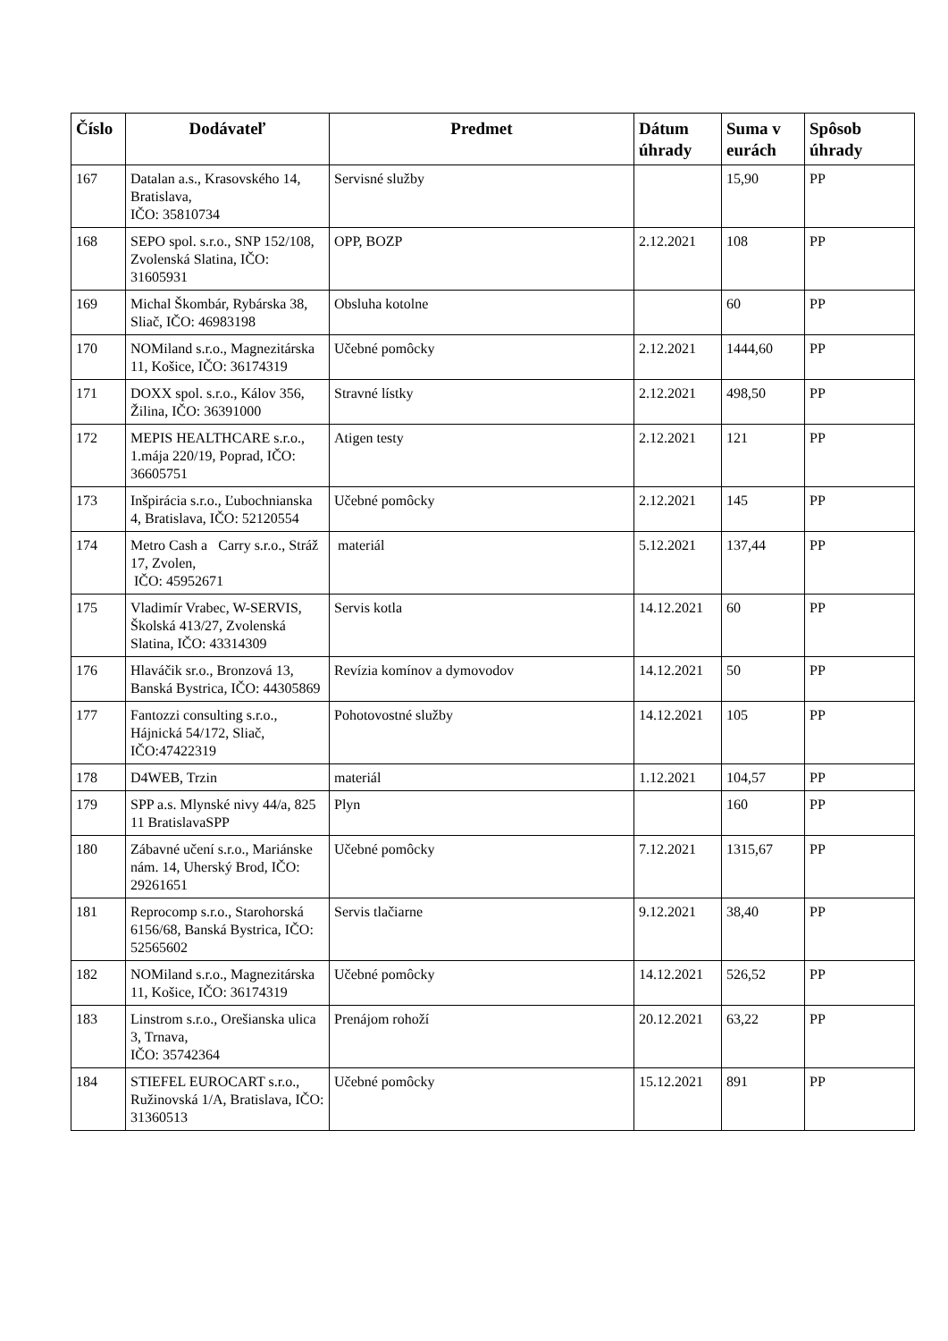| Číslo | Dodávateľ | Predmet | Dátum úhrady | Suma v eurách | Spôsob úhrady |
| --- | --- | --- | --- | --- | --- |
| 167 | Datalan a.s., Krasovského 14, Bratislava, IČO: 35810734 | Servisné služby | | 15,90 | PP |
| 168 | SEPO spol. s.r.o., SNP 152/108, Zvolenská Slatina, IČO: 31605931 | OPP, BOZP | 2.12.2021 | 108 | PP |
| 169 | Michal Škombár, Rybárska 38, Sliač, IČO: 46983198 | Obsluha kotolne | | 60 | PP |
| 170 | NOMiland s.r.o., Magnezitárska 11, Košice, IČO: 36174319 | Učebné pomôcky | 2.12.2021 | 1444,60 | PP |
| 171 | DOXX spol. s.r.o., Kálov 356, Žilina, IČO: 36391000 | Stravné lístky | 2.12.2021 | 498,50 | PP |
| 172 | MEPIS HEALTHCARE s.r.o., 1.mája 220/19, Poprad, IČO: 36605751 | Atigen testy | 2.12.2021 | 121 | PP |
| 173 | Inšpirácia s.r.o., Ľubochnianska 4, Bratislava, IČO: 52120554 | Učebné pomôcky | 2.12.2021 | 145 | PP |
| 174 | Metro Cash a Carry s.r.o., Stráž 17, Zvolen, IČO: 45952671 | materiál | 5.12.2021 | 137,44 | PP |
| 175 | Vladimír Vrabec, W-SERVIS, Školská 413/27, Zvolenská Slatina, IČO: 43314309 | Servis kotla | 14.12.2021 | 60 | PP |
| 176 | Hlaváčik sr.o., Bronzová 13, Banská Bystrica, IČO: 44305869 | Revízia komínov a dymovodov | 14.12.2021 | 50 | PP |
| 177 | Fantozzi consulting s.r.o., Hájnická 54/172, Sliač, IČO:47422319 | Pohotovostné služby | 14.12.2021 | 105 | PP |
| 178 | D4WEB, Trzin | materiál | 1.12.2021 | 104,57 | PP |
| 179 | SPP a.s. Mlynské nivy 44/a, 825 11 BratislavaSPP | Plyn | | 160 | PP |
| 180 | Zábavné učení s.r.o., Mariánske nám. 14, Uherský Brod, IČO: 29261651 | Učebné pomôcky | 7.12.2021 | 1315,67 | PP |
| 181 | Reprocomp s.r.o., Starohorská 6156/68, Banská Bystrica, IČO: 52565602 | Servis tlačiarne | 9.12.2021 | 38,40 | PP |
| 182 | NOMiland s.r.o., Magnezitárska 11, Košice, IČO: 36174319 | Učebné pomôcky | 14.12.2021 | 526,52 | PP |
| 183 | Linstrom s.r.o., Orešianska ulica 3, Trnava, IČO: 35742364 | Prenájom rohoží | 20.12.2021 | 63,22 | PP |
| 184 | STIEFEL EUROCART s.r.o., Ružinovská 1/A, Bratislava, IČO: 31360513 | Učebné pomôcky | 15.12.2021 | 891 | PP |